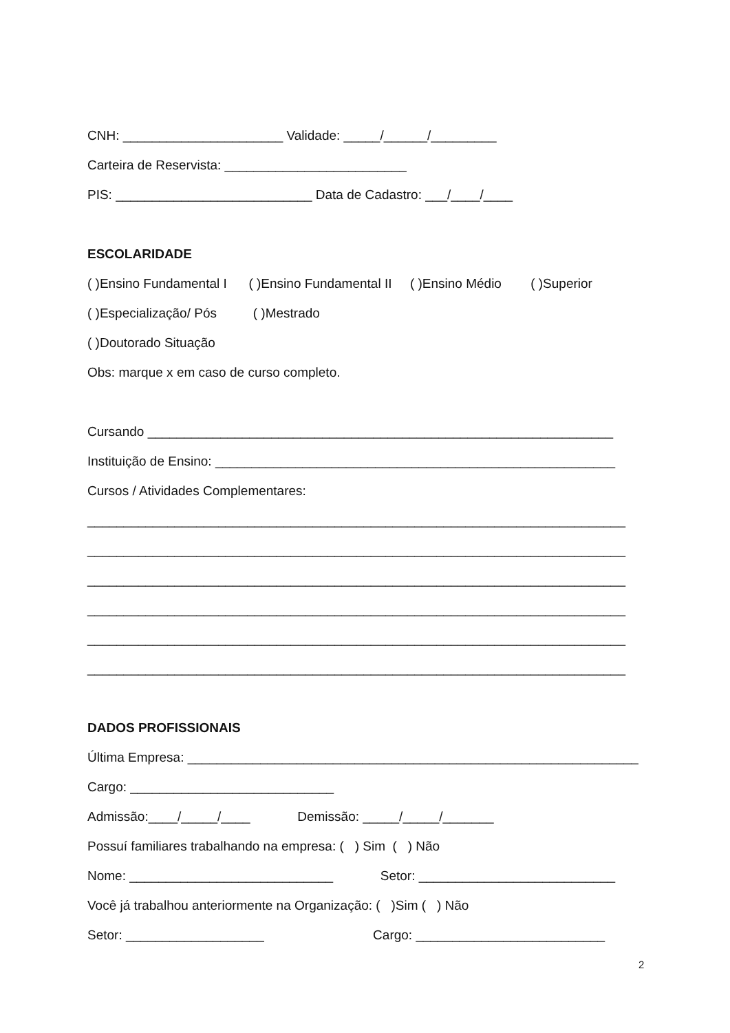CNH: ______________________ Validade: _____/______/_________
Carteira de Reservista: _________________________
PIS: ___________________________ Data de Cadastro: ___/____/____
ESCOLARIDADE
( )Ensino Fundamental I ( )Ensino Fundamental II ( )Ensino Médio ( )Superior
( )Especialização/ Pós ( )Mestrado
( )Doutorado Situação
Obs: marque x em caso de curso completo.
Cursando ________________________________________________________________
Instituição de Ensino: _______________________________________________________
Cursos / Atividades Complementares:
__________________________________________________________________________
__________________________________________________________________________
__________________________________________________________________________
__________________________________________________________________________
__________________________________________________________________________
__________________________________________________________________________
DADOS PROFISSIONAIS
Última Empresa: ______________________________________________________________
Cargo: ____________________________
Admissão:____/_____/____ Demissão: _____/_____/_______
Possuí familiares trabalhando na empresa: ( ) Sim ( ) Não
Nome: ____________________________ Setor: ___________________________
Você já trabalhou anteriormente na Organização: ( )Sim ( ) Não
Setor: ___________________ Cargo: __________________________
2